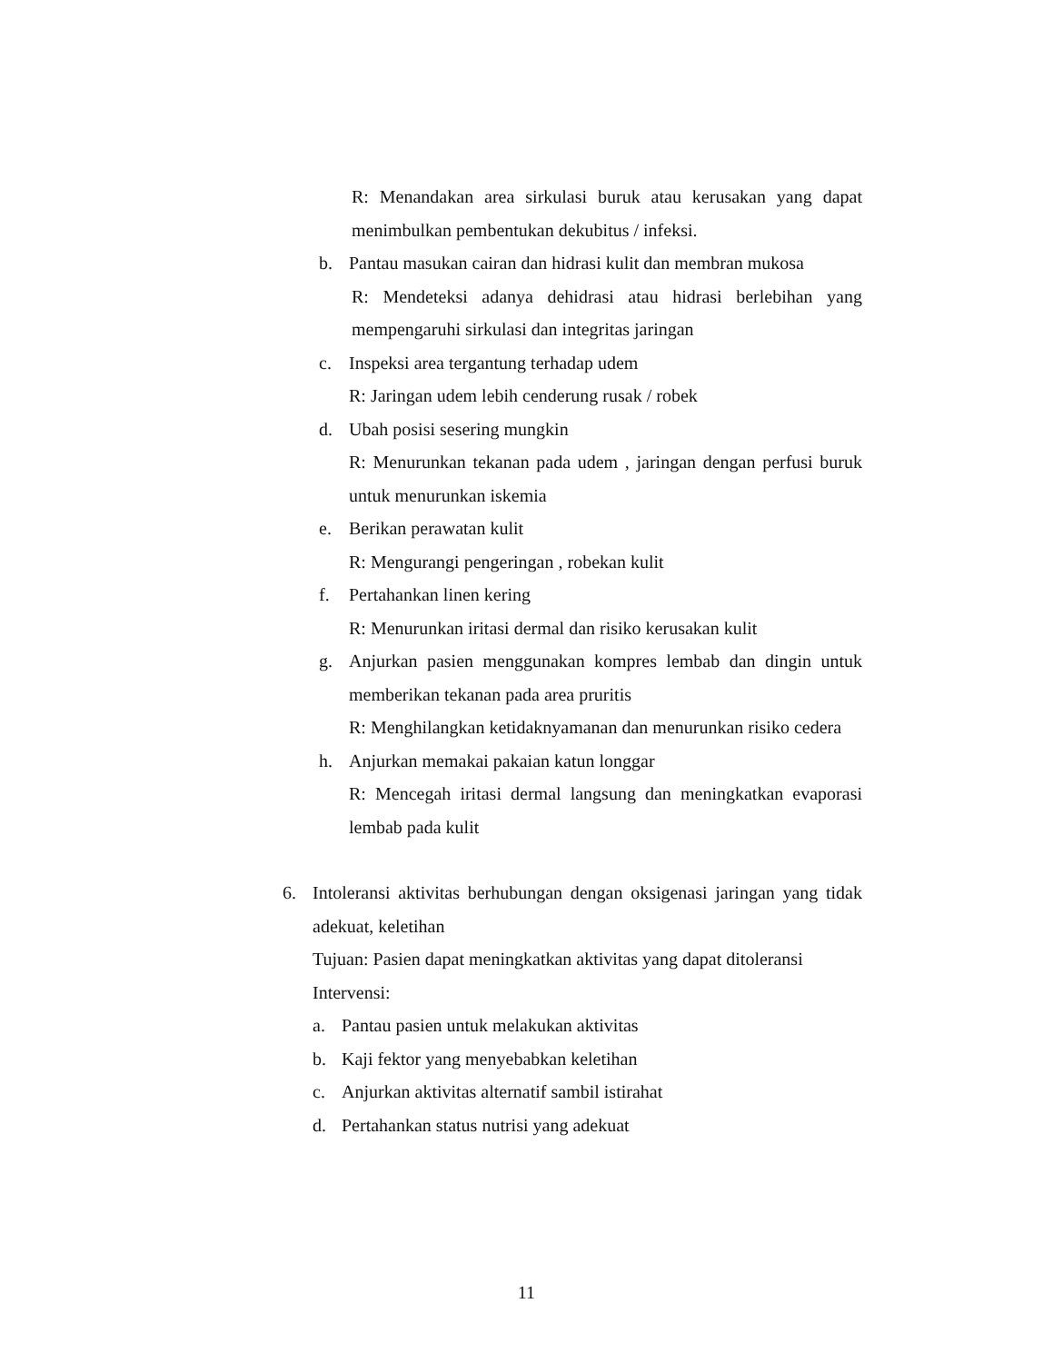R: Menandakan area sirkulasi buruk atau kerusakan yang dapat menimbulkan pembentukan dekubitus / infeksi.
b. Pantau masukan cairan dan hidrasi kulit dan membran mukosa
R: Mendeteksi adanya dehidrasi atau hidrasi berlebihan yang mempengaruhi sirkulasi dan integritas jaringan
c. Inspeksi area tergantung terhadap udem
R: Jaringan udem lebih cenderung rusak / robek
d. Ubah posisi sesering mungkin
R: Menurunkan tekanan pada udem , jaringan dengan perfusi buruk untuk menurunkan iskemia
e. Berikan perawatan kulit
R: Mengurangi pengeringan , robekan kulit
f. Pertahankan linen kering
R: Menurunkan iritasi dermal dan risiko kerusakan kulit
g. Anjurkan pasien menggunakan kompres lembab dan dingin untuk memberikan tekanan pada area pruritis
R: Menghilangkan ketidaknyamanan dan menurunkan risiko cedera
h. Anjurkan memakai pakaian katun longgar
R: Mencegah iritasi dermal langsung dan meningkatkan evaporasi lembab pada kulit
6. Intoleransi aktivitas berhubungan dengan oksigenasi jaringan yang tidak adekuat, keletihan
Tujuan: Pasien dapat meningkatkan aktivitas yang dapat ditoleransi
Intervensi:
a. Pantau pasien untuk melakukan aktivitas
b. Kaji fektor yang menyebabkan keletihan
c. Anjurkan aktivitas alternatif sambil istirahat
d. Pertahankan status nutrisi yang adekuat
11